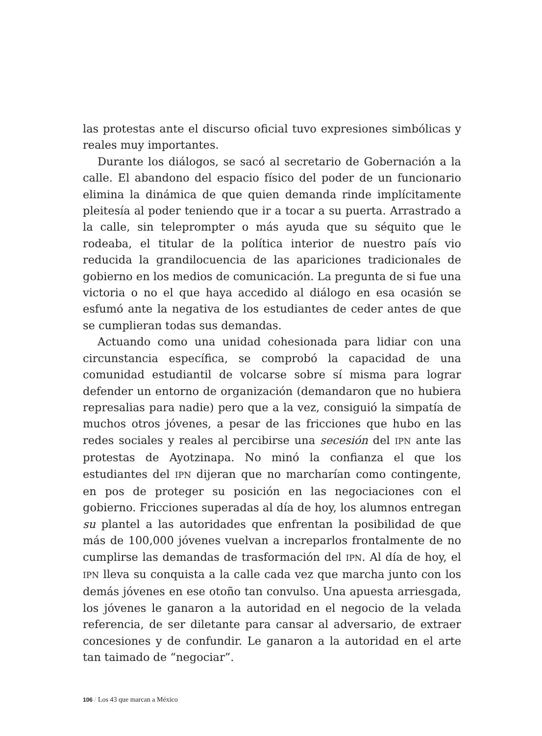las protestas ante el discurso oficial tuvo expresiones simbólicas y reales muy importantes.
Durante los diálogos, se sacó al secretario de Gobernación a la calle. El abandono del espacio físico del poder de un funcionario elimina la dinámica de que quien demanda rinde implícitamente pleitesía al poder teniendo que ir a tocar a su puerta. Arrastrado a la calle, sin teleprompter o más ayuda que su séquito que le rodeaba, el titular de la política interior de nuestro país vio reducida la grandilocuencia de las apariciones tradicionales de gobierno en los medios de comunicación. La pregunta de si fue una victoria o no el que haya accedido al diálogo en esa ocasión se esfumó ante la negativa de los estudiantes de ceder antes de que se cumplieran todas sus demandas.
Actuando como una unidad cohesionada para lidiar con una circunstancia específica, se comprobó la capacidad de una comunidad estudiantil de volcarse sobre sí misma para lograr defender un entorno de organización (demandaron que no hubiera represalias para nadie) pero que a la vez, consiguió la simpatía de muchos otros jóvenes, a pesar de las fricciones que hubo en las redes sociales y reales al percibirse una secesión del IPN ante las protestas de Ayotzinapa. No minó la confianza el que los estudiantes del IPN dijeran que no marcharían como contingente, en pos de proteger su posición en las negociaciones con el gobierno. Fricciones superadas al día de hoy, los alumnos entregan su plantel a las autoridades que enfrentan la posibilidad de que más de 100,000 jóvenes vuelvan a increparlos frontalmente de no cumplirse las demandas de trasformación del IPN. Al día de hoy, el IPN lleva su conquista a la calle cada vez que marcha junto con los demás jóvenes en ese otoño tan convulso. Una apuesta arriesgada, los jóvenes le ganaron a la autoridad en el negocio de la velada referencia, de ser diletante para cansar al adversario, de extraer concesiones y de confundir. Le ganaron a la autoridad en el arte tan taimado de “negociar”.
106 / Los 43 que marcan a México